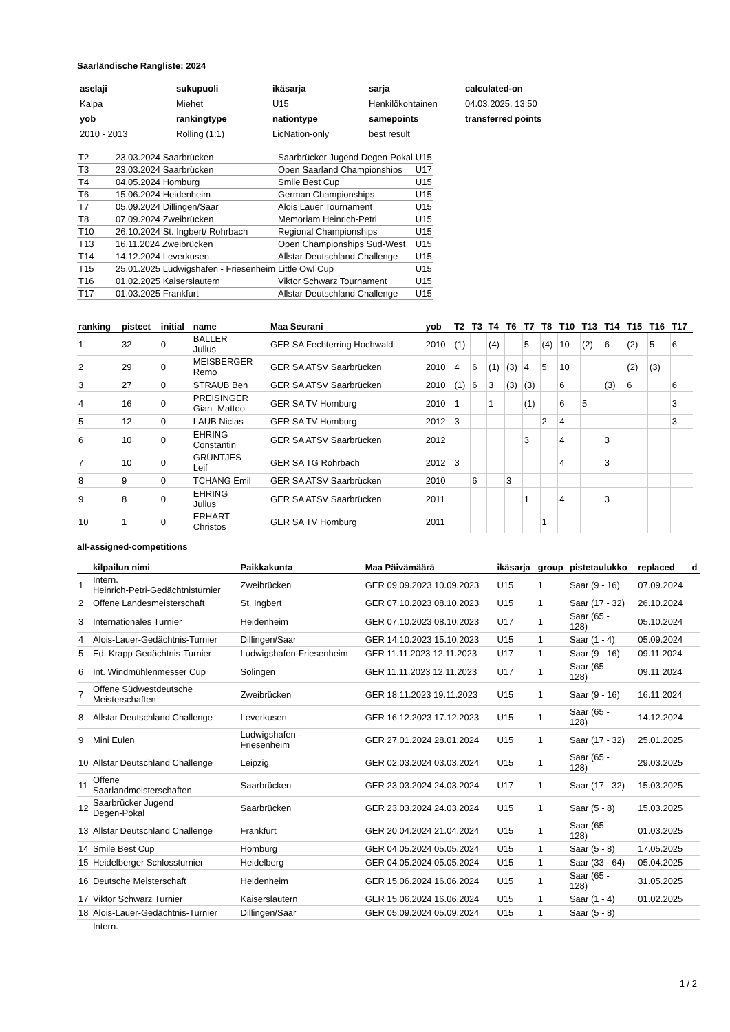Saarländische Rangliste: 2024
| aselaji | sukupuoli | ikäsarja | sarja | calculated-on |
| Kalpa | Miehet | U15 | Henkilökohtainen | 04.03.2025. 13:50 |
| yob | rankingtype | nationtype | samepoints | transferred points |
| 2010 - 2013 | Rolling (1:1) | LicNation-only | best result | |
| T2 | 23.03.2024 Saarbrücken | Saarbrücker Jugend Degen-Pokal | U15 |
| T3 | 23.03.2024 Saarbrücken | Open Saarland Championships | U17 |
| T4 | 04.05.2024 Homburg | Smile Best Cup | U15 |
| T6 | 15.06.2024 Heidenheim | German Championships | U15 |
| T7 | 05.09.2024 Dillingen/Saar | Alois Lauer Tournament | U15 |
| T8 | 07.09.2024 Zweibrücken | Memoriam Heinrich-Petri | U15 |
| T10 | 26.10.2024 St. Ingbert/ Rohrbach | Regional Championships | U15 |
| T13 | 16.11.2024 Zweibrücken | Open Championships Süd-West | U15 |
| T14 | 14.12.2024 Leverkusen | Allstar Deutschland Challenge | U15 |
| T15 | 25.01.2025 Ludwigshafen - Friesenheim | Little Owl Cup | U15 |
| T16 | 01.02.2025 Kaiserslautern | Viktor Schwarz Tournament | U15 |
| T17 | 01.03.2025 Frankfurt | Allstar Deutschland Challenge | U15 |
| ranking | pisteet | initial | name | Maa Seurani | yob | T2 | T3 | T4 | T6 | T7 | T8 | T10 | T13 | T14 | T15 | T16 | T17 |
| --- | --- | --- | --- | --- | --- | --- | --- | --- | --- | --- | --- | --- | --- | --- | --- | --- | --- |
| 1 | 32 | 0 | BALLER Julius | GER SA Fechterring Hochwald | 2010 | (1) | | (4) | | 5 | (4) | 10 | (2) | 6 | (2) | 5 | 6 |
| 2 | 29 | 0 | MEISBERGER Remo | GER SA ATSV Saarbrücken | 2010 | 4 | 6 | (1) | (3) | 4 | 5 | 10 | | | (2) | (3) | |
| 3 | 27 | 0 | STRAUB Ben | GER SA ATSV Saarbrücken | 2010 | (1) | 6 | 3 | (3) | (3) | | 6 | | (3) | 6 | | 6 |
| 4 | 16 | 0 | PREISINGER Gian- Matteo | GER SA TV Homburg | 2010 | 1 | | 1 | | (1) | | 6 | 5 | | | | 3 |
| 5 | 12 | 0 | LAUB Niclas | GER SA TV Homburg | 2012 | 3 | | | | | 2 | 4 | | | | | 3 |
| 6 | 10 | 0 | EHRING Constantin | GER SA ATSV Saarbrücken | 2012 | | | | | 3 | | 4 | | 3 | | | |
| 7 | 10 | 0 | GRÜNTJES Leif | GER SA TG Rohrbach | 2012 | 3 | | | | | | 4 | | 3 | | | |
| 8 | 9 | 0 | TCHANG Emil | GER SA ATSV Saarbrücken | 2010 | | 6 | | 3 | | | | | | | | |
| 9 | 8 | 0 | EHRING Julius | GER SA ATSV Saarbrücken | 2011 | | | | | 1 | | 4 | | 3 | | | |
| 10 | 1 | 0 | ERHART Christos | GER SA TV Homburg | 2011 | | | | | | 1 | | | | | | |
all-assigned-competitions
| | kilpailun nimi | Paikkakunta | Maa Päivämäärä | ikäsarja | group | pistetaulukko | replaced | d |
| --- | --- | --- | --- | --- | --- | --- | --- | --- |
| 1 | Intern. Heinrich-Petri-Gedächtnisturnier | Zweibrücken | GER 09.09.2023 10.09.2023 | U15 | 1 | Saar (9 - 16) | 07.09.2024 | |
| 2 | Offene Landesmeisterschaft | St. Ingbert | GER 07.10.2023 08.10.2023 | U15 | 1 | Saar (17 - 32) | 26.10.2024 | |
| 3 | Internationales Turnier | Heidenheim | GER 07.10.2023 08.10.2023 | U17 | 1 | Saar (65 - 128) | 05.10.2024 | |
| 4 | Alois-Lauer-Gedächtnis-Turnier | Dillingen/Saar | GER 14.10.2023 15.10.2023 | U15 | 1 | Saar (1 - 4) | 05.09.2024 | |
| 5 | Ed. Krapp Gedächtnis-Turnier | Ludwigshafen-Friesenheim | GER 11.11.2023 12.11.2023 | U17 | 1 | Saar (9 - 16) | 09.11.2024 | |
| 6 | Int. Windmühlenmesser Cup | Solingen | GER 11.11.2023 12.11.2023 | U17 | 1 | Saar (65 - 128) | 09.11.2024 | |
| 7 | Offene Südwestdeutsche Meisterschaften | Zweibrücken | GER 18.11.2023 19.11.2023 | U15 | 1 | Saar (9 - 16) | 16.11.2024 | |
| 8 | Allstar Deutschland Challenge | Leverkusen | GER 16.12.2023 17.12.2023 | U15 | 1 | Saar (65 - 128) | 14.12.2024 | |
| 9 | Mini Eulen | Ludwigshafen - Friesenheim | GER 27.01.2024 28.01.2024 | U15 | 1 | Saar (17 - 32) | 25.01.2025 | |
| 10 | Allstar Deutschland Challenge | Leipzig | GER 02.03.2024 03.03.2024 | U15 | 1 | Saar (65 - 128) | 29.03.2025 | |
| 11 | Offene Saarlandmeisterschaften | Saarbrücken | GER 23.03.2024 24.03.2024 | U17 | 1 | Saar (17 - 32) | 15.03.2025 | |
| 12 | Saarbrücker Jugend Degen-Pokal | Saarbrücken | GER 23.03.2024 24.03.2024 | U15 | 1 | Saar (5 - 8) | 15.03.2025 | |
| 13 | Allstar Deutschland Challenge | Frankfurt | GER 20.04.2024 21.04.2024 | U15 | 1 | Saar (65 - 128) | 01.03.2025 | |
| 14 | Smile Best Cup | Homburg | GER 04.05.2024 05.05.2024 | U15 | 1 | Saar (5 - 8) | 17.05.2025 | |
| 15 | Heidelberger Schlossturnier | Heidelberg | GER 04.05.2024 05.05.2024 | U15 | 1 | Saar (33 - 64) | 05.04.2025 | |
| 16 | Deutsche Meisterschaft | Heidenheim | GER 15.06.2024 16.06.2024 | U15 | 1 | Saar (65 - 128) | 31.05.2025 | |
| 17 | Viktor Schwarz Turnier | Kaiserslautern | GER 15.06.2024 16.06.2024 | U15 | 1 | Saar (1 - 4) | 01.02.2025 | |
| 18 | Alois-Lauer-Gedächtnis-Turnier | Dillingen/Saar | GER 05.09.2024 05.09.2024 | U15 | 1 | Saar (5 - 8) | | |
| | Intern. | | | | | | | |
1 / 2